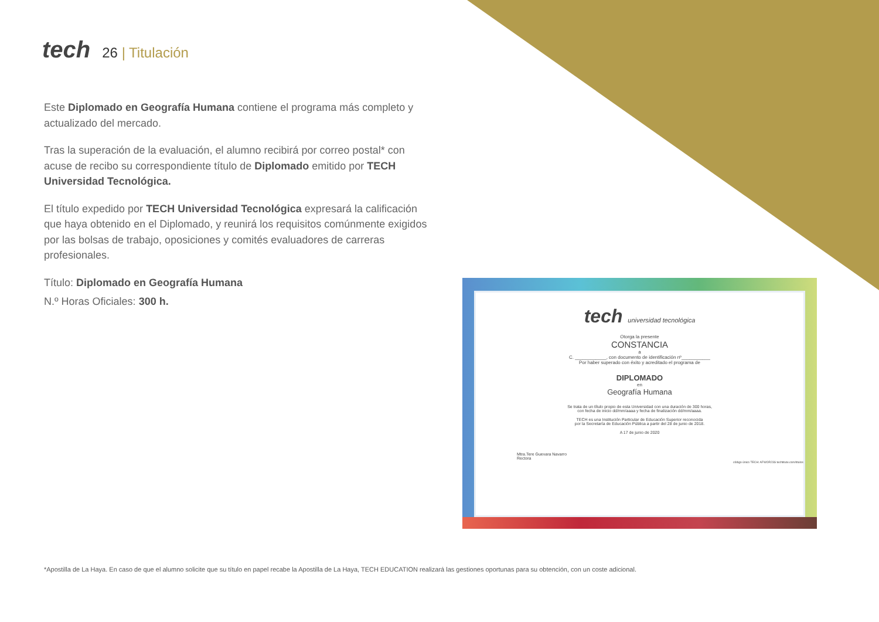tech
26 | Titulación
Este Diplomado en Geografía Humana contiene el programa más completo y actualizado del mercado.
Tras la superación de la evaluación, el alumno recibirá por correo postal* con acuse de recibo su correspondiente título de Diplomado emitido por TECH Universidad Tecnológica.
El título expedido por TECH Universidad Tecnológica expresará la calificación que haya obtenido en el Diplomado, y reunirá los requisitos comúnmente exigidos por las bolsas de trabajo, oposiciones y comités evaluadores de carreras profesionales.
Título: Diplomado en Geografía Humana
N.º Horas Oficiales: 300 h.
tech universidad tecnológica
Otorga la presente
CONSTANCIA
a
C. ____________, con documento de identificación nº___________
Por haber superado con éxito y acreditado el programa de
DIPLOMADO
en
Geografía Humana
Se trata de un título propio de esta Universidad con una duración de 300 horas,
con fecha de inicio dd/mm/aaaa y fecha de finalización dd/mm/aaaa.
TECH es una Institución Particular de Educación Superior reconocida
por la Secretaría de Educación Pública a partir del 28 de junio de 2018.
A 17 de junio de 2020
Mtra.Tere Guevara Navarro
Rectora
código único TECH: AFWOR23S techtitute.com/titulos
*Apostilla de La Haya. En caso de que el alumno solicite que su título en papel recabe la Apostilla de La Haya, TECH EDUCATION realizará las gestiones oportunas para su obtención, con un coste adicional.